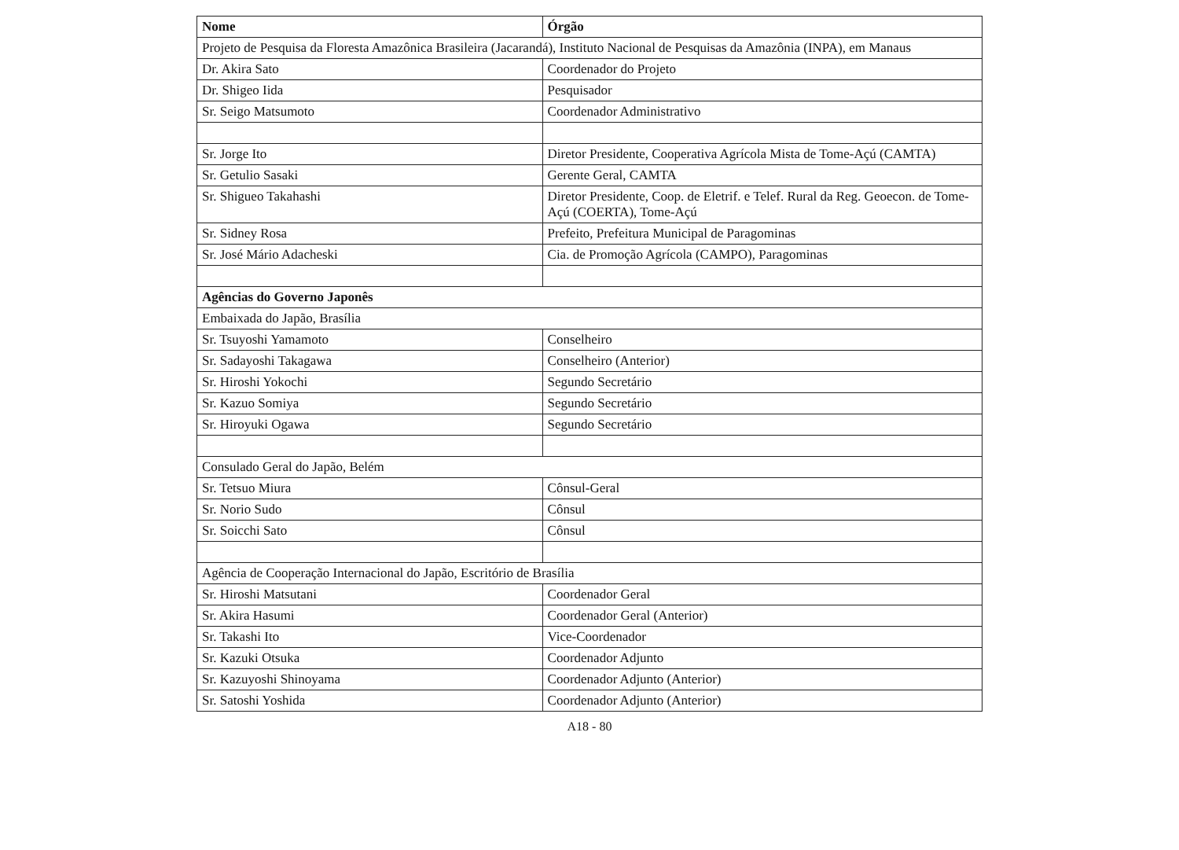| Nome | Órgão |
| --- | --- |
| Projeto de Pesquisa da Floresta Amazônica Brasileira (Jacarandá), Instituto Nacional de Pesquisas da Amazônia (INPA), em Manaus | |
| Dr. Akira Sato | Coordenador do Projeto |
| Dr. Shigeo Iida | Pesquisador |
| Sr. Seigo Matsumoto | Coordenador Administrativo |
| Sr. Jorge Ito | Diretor Presidente, Cooperativa Agrícola Mista de Tome-Açú (CAMTA) |
| Sr. Getulio Sasaki | Gerente Geral, CAMTA |
| Sr. Shigueo Takahashi | Diretor Presidente, Coop. de Eletrif. e Telef. Rural da Reg. Geoecon. de Tome-Açú (COERTA), Tome-Açú |
| Sr. Sidney Rosa | Prefeito, Prefeitura Municipal de Paragominas |
| Sr. José Mário Adacheski | Cia. de Promoção Agrícola (CAMPO), Paragominas |
| Agências do Governo Japonês | |
| Embaixada do Japão, Brasília | |
| Sr. Tsuyoshi Yamamoto | Conselheiro |
| Sr. Sadayoshi Takagawa | Conselheiro (Anterior) |
| Sr. Hiroshi Yokochi | Segundo Secretário |
| Sr. Kazuo Somiya | Segundo Secretário |
| Sr. Hiroyuki Ogawa | Segundo Secretário |
| Consulado Geral do Japão, Belém | |
| Sr. Tetsuo Miura | Cônsul-Geral |
| Sr. Norio Sudo | Cônsul |
| Sr. Soicchi Sato | Cônsul |
| Agência de Cooperação Internacional do Japão, Escritório de Brasília | |
| Sr. Hiroshi Matsutani | Coordenador Geral |
| Sr. Akira Hasumi | Coordenador Geral (Anterior) |
| Sr. Takashi Ito | Vice-Coordenador |
| Sr. Kazuki Otsuka | Coordenador Adjunto |
| Sr. Kazuyoshi Shinoyama | Coordenador Adjunto (Anterior) |
| Sr. Satoshi Yoshida | Coordenador Adjunto (Anterior) |
A18 - 80